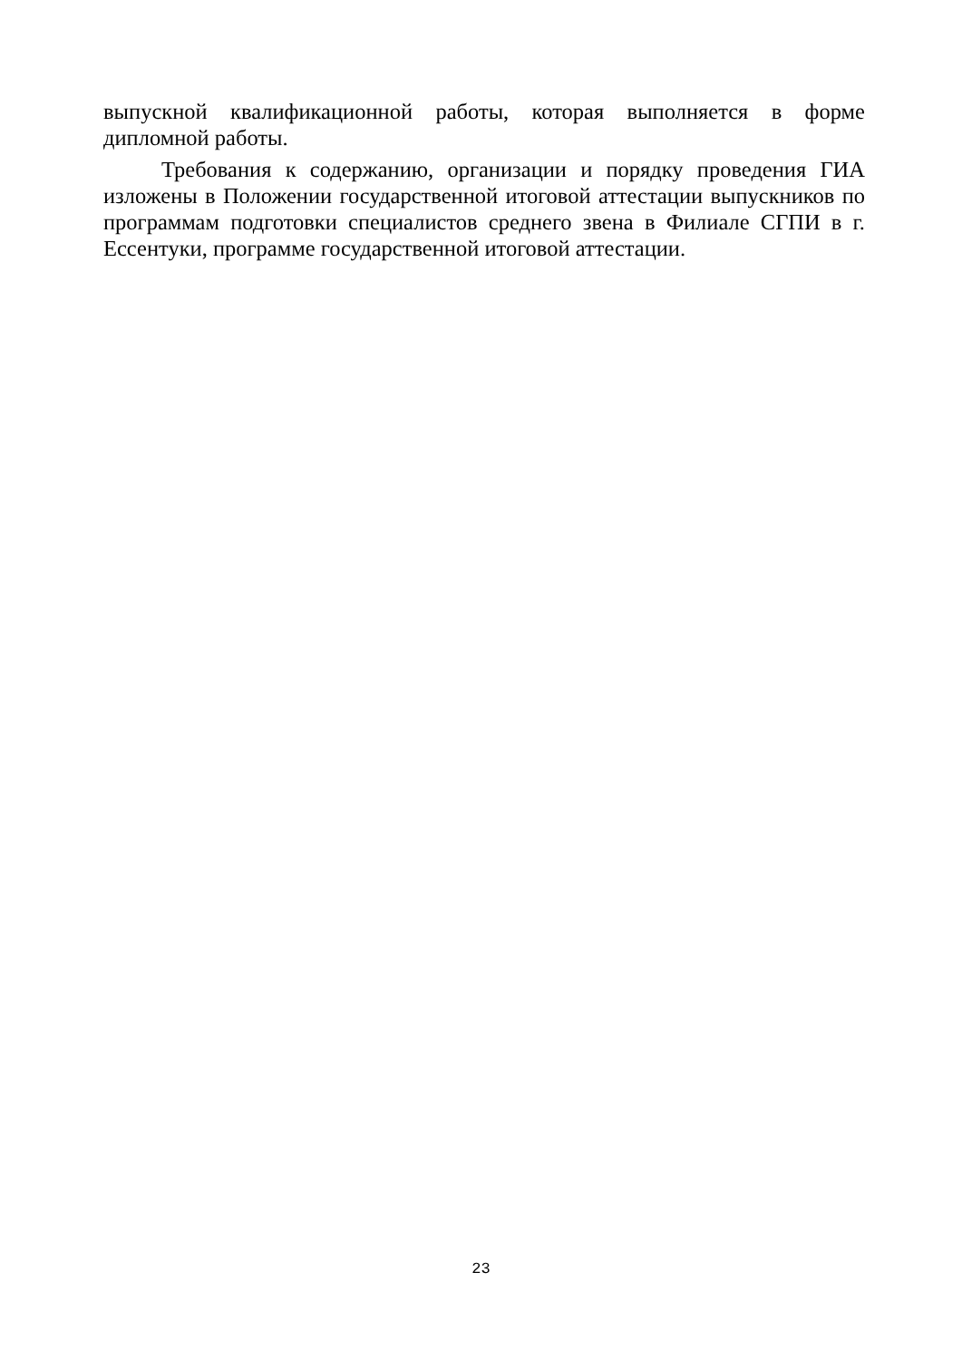выпускной квалификационной работы, которая выполняется в форме дипломной работы.
Требования к содержанию, организации и порядку проведения ГИА изложены в Положении государственной итоговой аттестации выпускников по программам подготовки специалистов среднего звена в Филиале СГПИ в г. Ессентуки, программе государственной итоговой аттестации.
23